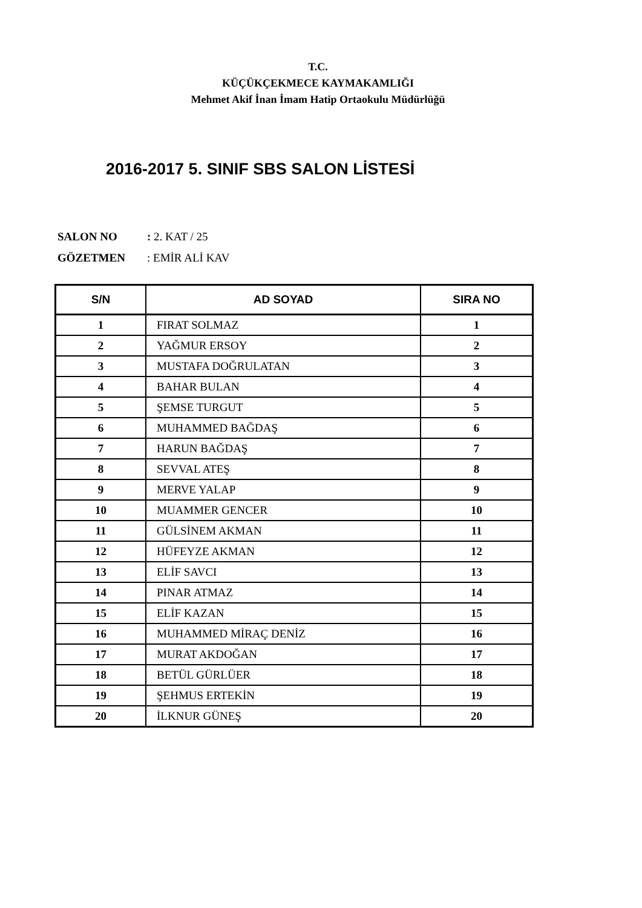T.C.
KÜÇÜKÇEKMECE KAYMAKAMLIĞI
Mehmet Akif İnan İmam Hatip Ortaokulu Müdürlüğü
2016-2017 5. SINIF SBS SALON LİSTESİ
SALON NO: 2. KAT / 25
GÖZETMEN: EMİR ALİ KAV
| S/N | AD SOYAD | SIRA NO |
| --- | --- | --- |
| 1 | FIRAT SOLMAZ | 1 |
| 2 | YAĞMUR ERSOY | 2 |
| 3 | MUSTAFA DOĞRULATAN | 3 |
| 4 | BAHAR BULAN | 4 |
| 5 | ŞEMSE TURGUT | 5 |
| 6 | MUHAMMED BAĞDAŞ | 6 |
| 7 | HARUN BAĞDAŞ | 7 |
| 8 | SEVVAL ATEŞ | 8 |
| 9 | MERVE YALAP | 9 |
| 10 | MUAMMER GENCER | 10 |
| 11 | GÜLSİNEM AKMAN | 11 |
| 12 | HÜFEYZE AKMAN | 12 |
| 13 | ELİF SAVCI | 13 |
| 14 | PINAR ATMAZ | 14 |
| 15 | ELİF KAZAN | 15 |
| 16 | MUHAMMED MİRAÇ DENİZ | 16 |
| 17 | MURAT AKDOĞAN | 17 |
| 18 | BETÜL GÜRLÜER | 18 |
| 19 | ŞEHMUS ERTEKİN | 19 |
| 20 | İLKNUR GÜNEŞ | 20 |